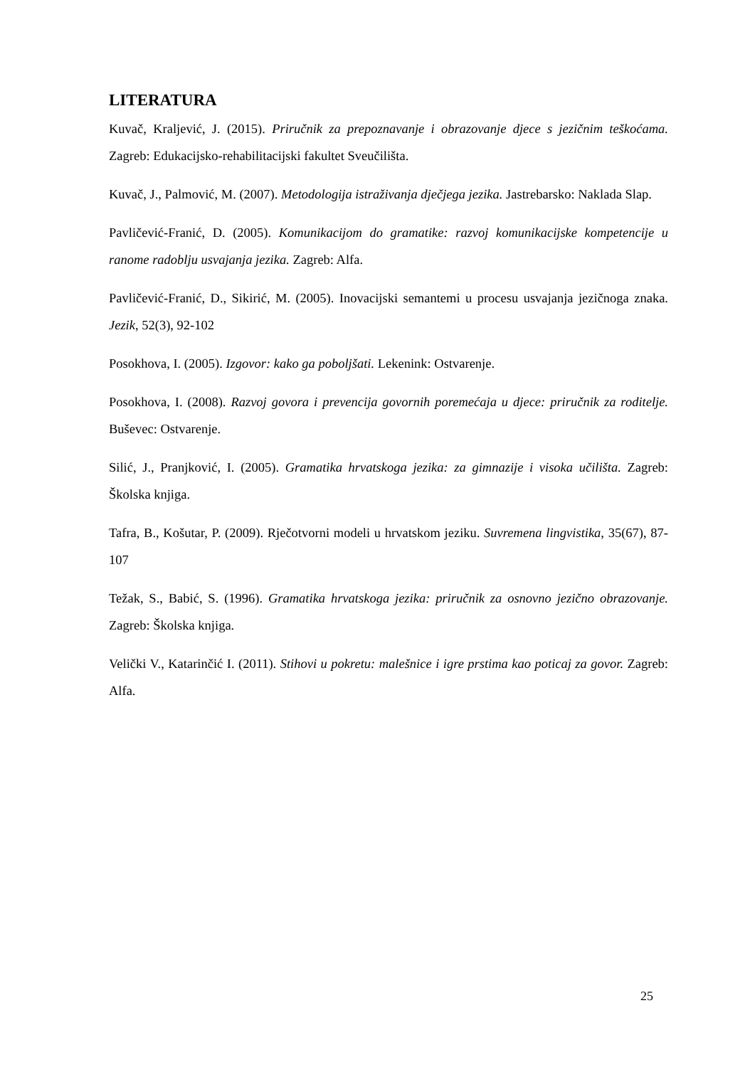LITERATURA
Kuvač, Kraljević, J. (2015). Priručnik za prepoznavanje i obrazovanje djece s jezičnim teškoćama. Zagreb: Edukacijsko-rehabilitacijski fakultet Sveučilišta.
Kuvač, J., Palmović, M. (2007). Metodologija istraživanja dječjega jezika. Jastrebarsko: Naklada Slap.
Pavličević-Franić, D. (2005). Komunikacijom do gramatike: razvoj komunikacijske kompetencije u ranome radoblju usvajanja jezika. Zagreb: Alfa.
Pavličević-Franić, D., Sikirić, M. (2005). Inovacijski semantemi u procesu usvajanja jezičnoga znaka. Jezik, 52(3), 92-102
Posokhova, I. (2005). Izgovor: kako ga poboljšati. Lekenink: Ostvarenje.
Posokhova, I. (2008). Razvoj govora i prevencija govornih poremećaja u djece: priručnik za roditelje. Buševec: Ostvarenje.
Silić, J., Pranjković, I. (2005). Gramatika hrvatskoga jezika: za gimnazije i visoka učilišta. Zagreb: Školska knjiga.
Tafra, B., Košutar, P. (2009). Rječotvorni modeli u hrvatskom jeziku. Suvremena lingvistika, 35(67), 87-107
Težak, S., Babić, S. (1996). Gramatika hrvatskoga jezika: priručnik za osnovno jezično obrazovanje. Zagreb: Školska knjiga.
Velički V., Katarinčić I. (2011). Stihovi u pokretu: malešnice i igre prstima kao poticaj za govor. Zagreb: Alfa.
25